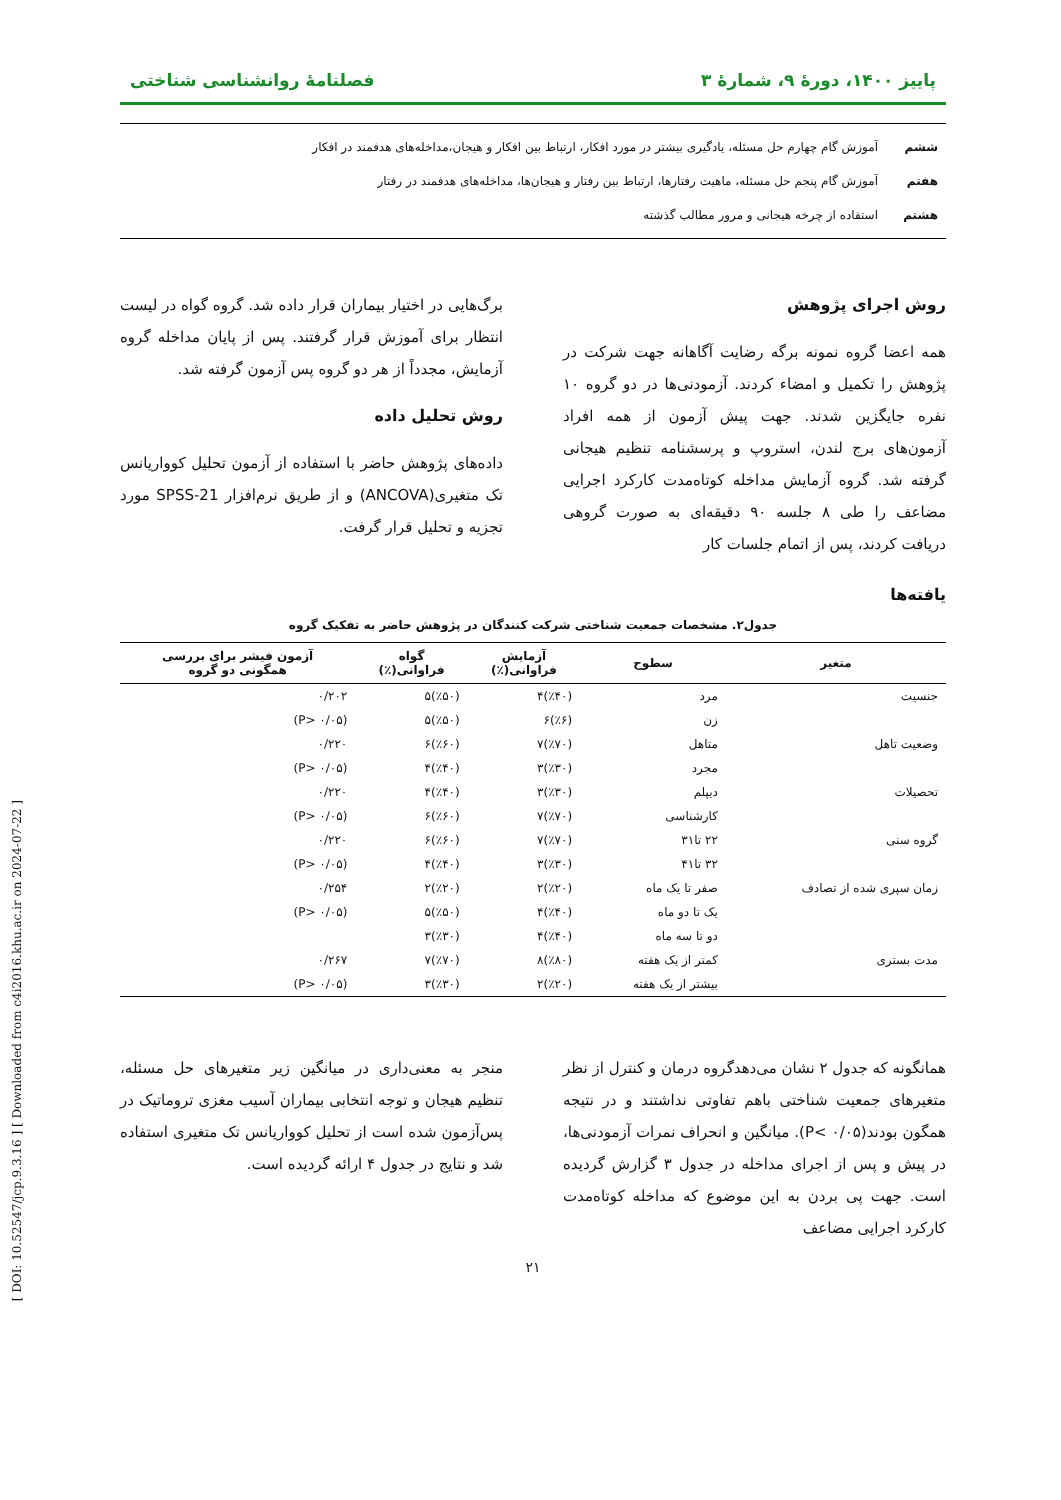[ DOI: 10.52547/jcp.9.3.16 ] [ Downloaded from c4i2016.khu.ac.ir on 2024-07-22 ]
پاییز ۱۴۰۰، دورهٔ ۹، شمارهٔ ۳ فصلنامهٔ روانشناسی شناختی
ششم آموزش گام چهارم حل مسئله، یادگیری بیشتر در مورد افکار، ارتباط بین افکار و هیجان،مداخله‌های هدفمند در افکار
هفتم آموزش گام پنجم حل مسئله، ماهیت رفتارها، ارتباط بین رفتار و هیجان‌ها، مداخله‌های هدفمند در رفتار
هشتم استفاده از چرخه هیجانی و مرور مطالب گذشته
روش اجرای پژوهش
همه اعضا گروه نمونه برگه رضایت آگاهانه جهت شرکت در پژوهش را تکمیل و امضاء کردند. آزمودنی‌ها در دو گروه ۱۰ نفره جایگزین شدند. جهت پیش آزمون از همه افراد آزمون‌های برج لندن، استروپ و پرسشنامه تنظیم هیجانی گرفته شد. گروه آزمایش مداخله کوتاه‌مدت کارکرد اجرایی مضاعف را طی ۸ جلسه ۹۰ دقیقه‌ای به صورت گروهی دریافت کردند، پس از اتمام جلسات کار
برگ‌هایی در اختیار بیماران قرار داده شد. گروه گواه در لیست انتظار برای آموزش قرار گرفتند. پس از پایان مداخله گروه آزمایش، مجدداً از هر دو گروه پس آزمون گرفته شد.
روش تحلیل داده
داده‌های پژوهش حاضر با استفاده از آزمون تحلیل کوواریانس تک متغیری(ANCOVA) و از طریق نرم‌افزار SPSS-21 مورد تجزیه و تحلیل قرار گرفت.
یافته‌ها
جدول۲. مشخصات جمعیت شناختی شرکت کنندگان در پژوهش حاضر به تفکیک گروه
| متغیر | سطوح | آزمایش فراوانی(٪) | گواه فراوانی(٪) | آزمون فیشر برای بررسی همگونی دو گروه |
| --- | --- | --- | --- | --- |
| جنسیت | مرد | (٪۴۰)۴ | (٪۵۰)۵ | ۰/۲۰۲ |
| | زن | (٪۶)۶ | (٪۵۰)۵ | (P> ۰/۰۵) |
| وضعیت تاهل | متاهل | (٪۷۰)۷ | (٪۶۰)۶ | ۰/۲۲۰ |
| | مجرد | (٪۳۰)۳ | (٪۴۰)۴ | (P> ۰/۰۵) |
| تحصیلات | دیپلم | (٪۳۰)۳ | (٪۴۰)۴ | ۰/۲۲۰ |
| | کارشناسی | (٪۷۰)۷ | (٪۶۰)۶ | (P> ۰/۰۵) |
| گروه سنی | ۲۲ تا۳۱ | (٪۷۰)۷ | (٪۶۰)۶ | ۰/۲۲۰ |
| | ۳۲ تا۴۱ | (٪۳۰)۳ | (٪۴۰)۴ | (P> ۰/۰۵) |
| زمان سپری شده از تصادف | صفر تا یک ماه | (٪۲۰)۲ | (٪۲۰)۲ | ۰/۲۵۴ |
| | یک تا دو ماه | (٪۴۰)۴ | (٪۵۰)۵ | (P> ۰/۰۵) |
| | دو تا سه ماه | (٪۴۰)۴ | (٪۳۰)۳ | |
| مدت بستری | کمتر از یک هفته | (٪۸۰)۸ | (٪۷۰)۷ | ۰/۲۶۷ |
| | بیشتر از یک هفته | (٪۲۰)۲ | (٪۳۰)۳ | (P> ۰/۰۵) |
همانگونه که جدول ۲ نشان می‌دهدگروه درمان و کنترل از نظر متغیرهای جمعیت شناختی باهم تفاوتی نداشتند و در نتیجه همگون بودند(P< ۰/۰۵). میانگین و انحراف نمرات آزمودنی‌ها، در پیش و پس از اجرای مداخله در جدول ۳ گزارش گردیده است. جهت پی بردن به این موضوع که مداخله کوتاه‌مدت کارکرد اجرایی مضاعف
منجر به معنی‌داری در میانگین زیر متغیرهای حل مسئله، تنظیم هیجان و توجه انتخابی بیماران آسیب مغزی تروماتیک در پس‌آزمون شده است از تحلیل کوواریانس تک متغیری استفاده شد و نتایج در جدول ۴ ارائه گردیده است.
۲۱